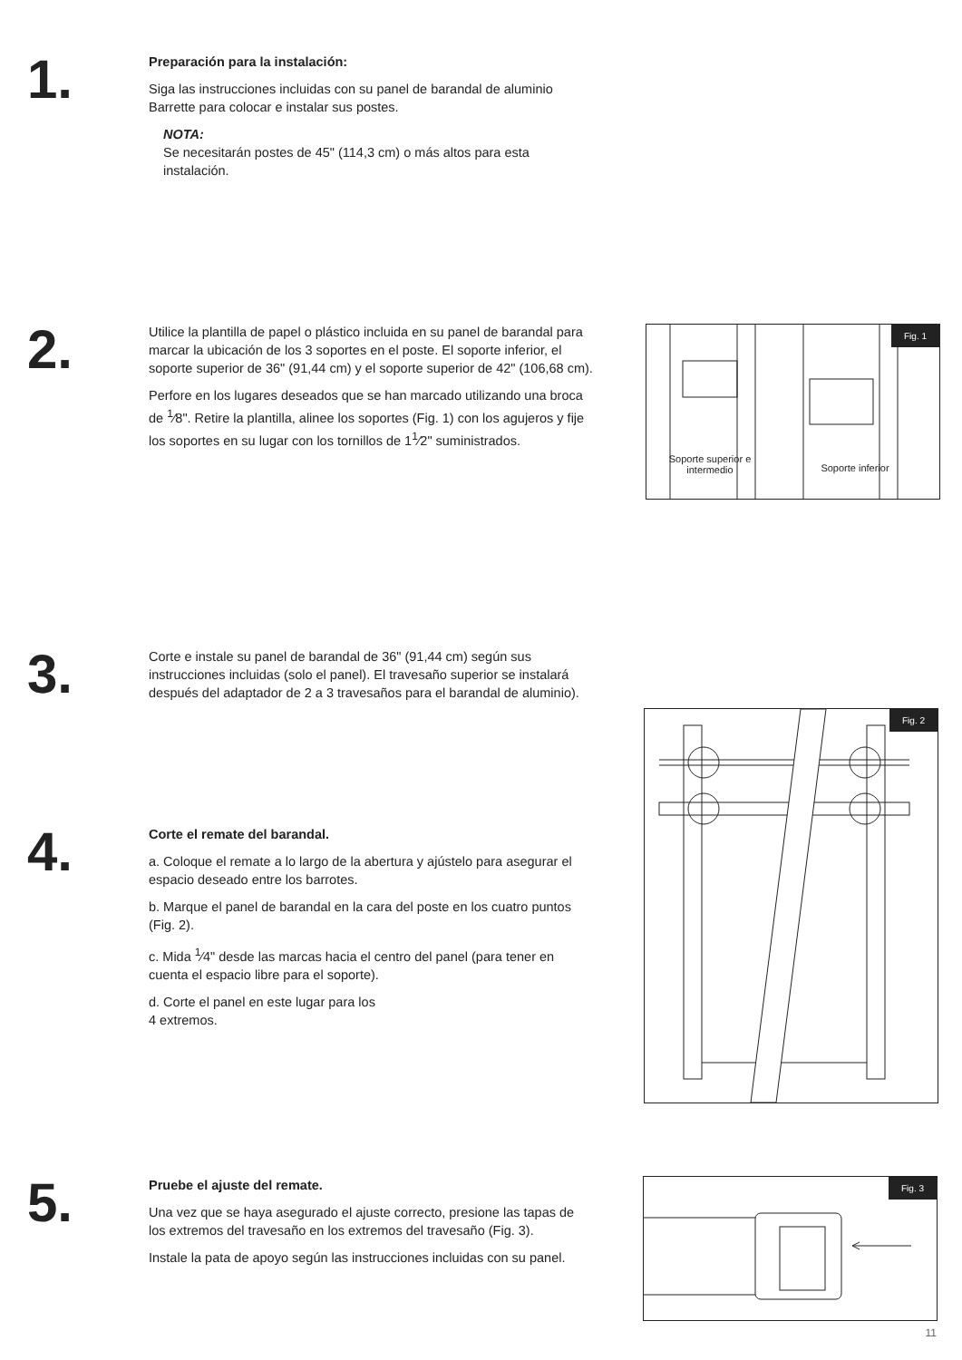1.
Preparación para la instalación:
Siga las instrucciones incluidas con su panel de barandal de aluminio Barrette para colocar e instalar sus postes.
NOTA:
Se necesitarán postes de 45" (114,3 cm) o más altos para esta instalación.
2.
Utilice la plantilla de papel o plástico incluida en su panel de barandal para marcar la ubicación de los 3 soportes en el poste. El soporte inferior, el soporte superior de 36" (91,44 cm) y el soporte superior de 42" (106,68 cm).
Perfore en los lugares deseados que se han marcado utilizando una broca de <sup>1</sup>⁄8". Retire la plantilla, alinee los soportes (Fig. 1) con los agujeros y fije los soportes en su lugar con los tornillos de 1<sup>1</sup>⁄2" suministrados.
Fig. 1
Soporte superior e intermedio
Soporte inferior
3.
Corte e instale su panel de barandal de 36" (91,44 cm) según sus instrucciones incluidas (solo el panel). El travesaño superior se instalará después del adaptador de 2 a 3 travesaños para el barandal de aluminio).
Fig. 2
4.
Corte el remate del barandal.
a. Coloque el remate a lo largo de la abertura y ajústelo para asegurar el espacio deseado entre los barrotes.
b. Marque el panel de barandal en la cara del poste en los cuatro puntos (Fig. 2).
c. Mida <sup>1</sup>⁄4" desde las marcas hacia el centro del panel (para tener en cuenta el espacio libre para el soporte).
d. Corte el panel en este lugar para los
4 extremos.
5.
Pruebe el ajuste del remate.
Una vez que se haya asegurado el ajuste correcto, presione las tapas de los extremos del travesaño en los extremos del travesaño (Fig. 3).
Instale la pata de apoyo según las instrucciones incluidas con su panel.
Fig. 3
11